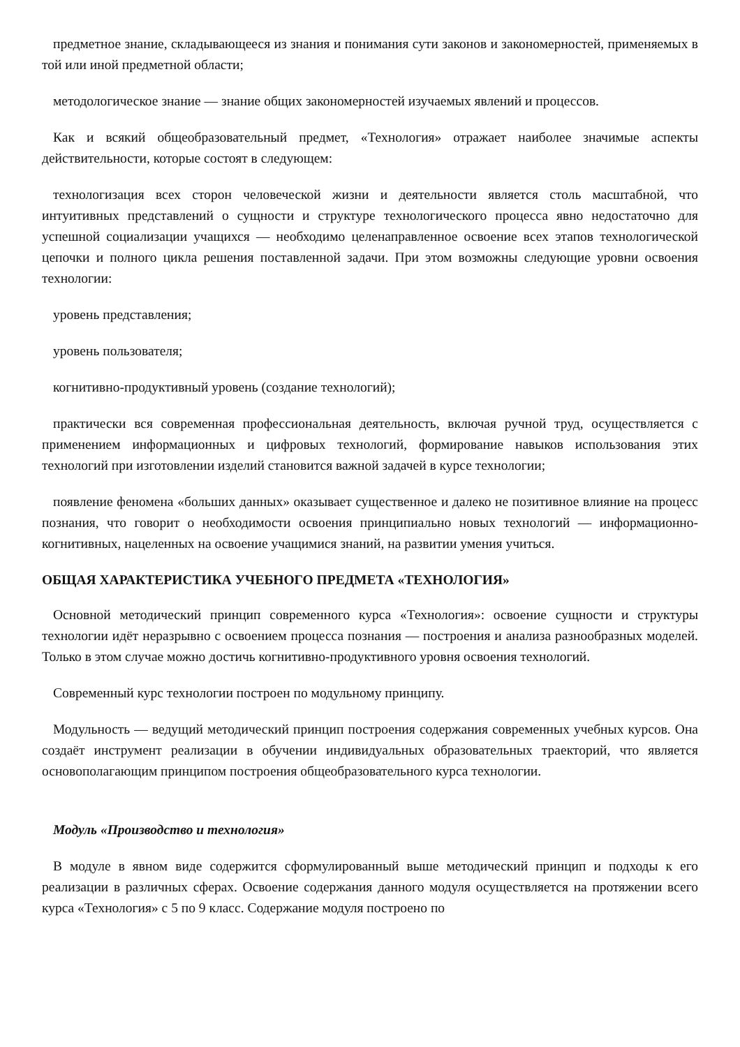предметное знание, складывающееся из знания и понимания сути законов и закономерностей, применяемых в той или иной предметной области;
методологическое знание — знание общих закономерностей изучаемых явлений и процессов.
Как и всякий общеобразовательный предмет, «Технология» отражает наиболее значимые аспекты действительности, которые состоят в следующем:
технологизация всех сторон человеческой жизни и деятельности является столь масштабной, что интуитивных представлений о сущности и структуре технологического процесса явно недостаточно для успешной социализации учащихся — необходимо целенаправленное освоение всех этапов технологической цепочки и полного цикла решения поставленной задачи. При этом возможны следующие уровни освоения технологии:
уровень представления;
уровень пользователя;
когнитивно-продуктивный уровень (создание технологий);
практически вся современная профессиональная деятельность, включая ручной труд, осуществляется с применением информационных и цифровых технологий, формирование навыков использования этих технологий при изготовлении изделий становится важной задачей в курсе технологии;
появление феномена «больших данных» оказывает существенное и далеко не позитивное влияние на процесс познания, что говорит о необходимости освоения принципиально новых технологий — информационно-когнитивных, нацеленных на освоение учащимися знаний, на развитии умения учиться.
ОБЩАЯ ХАРАКТЕРИСТИКА УЧЕБНОГО ПРЕДМЕТА «ТЕХНОЛОГИЯ»
Основной методический принцип современного курса «Технология»: освоение сущности и структуры технологии идёт неразрывно с освоением процесса познания — построения и анализа разнообразных моделей. Только в этом случае можно достичь когнитивно-продуктивного уровня освоения технологий.
Современный курс технологии построен по модульному принципу.
Модульность — ведущий методический принцип построения содержания современных учебных курсов. Она создаёт инструмент реализации в обучении индивидуальных образовательных траекторий, что является основополагающим принципом построения общеобразовательного курса технологии.
Модуль «Производство и технология»
В модуле в явном виде содержится сформулированный выше методический принцип и подходы к его реализации в различных сферах. Освоение содержания данного модуля осуществляется на протяжении всего курса «Технология» с 5 по 9 класс. Содержание модуля построено по